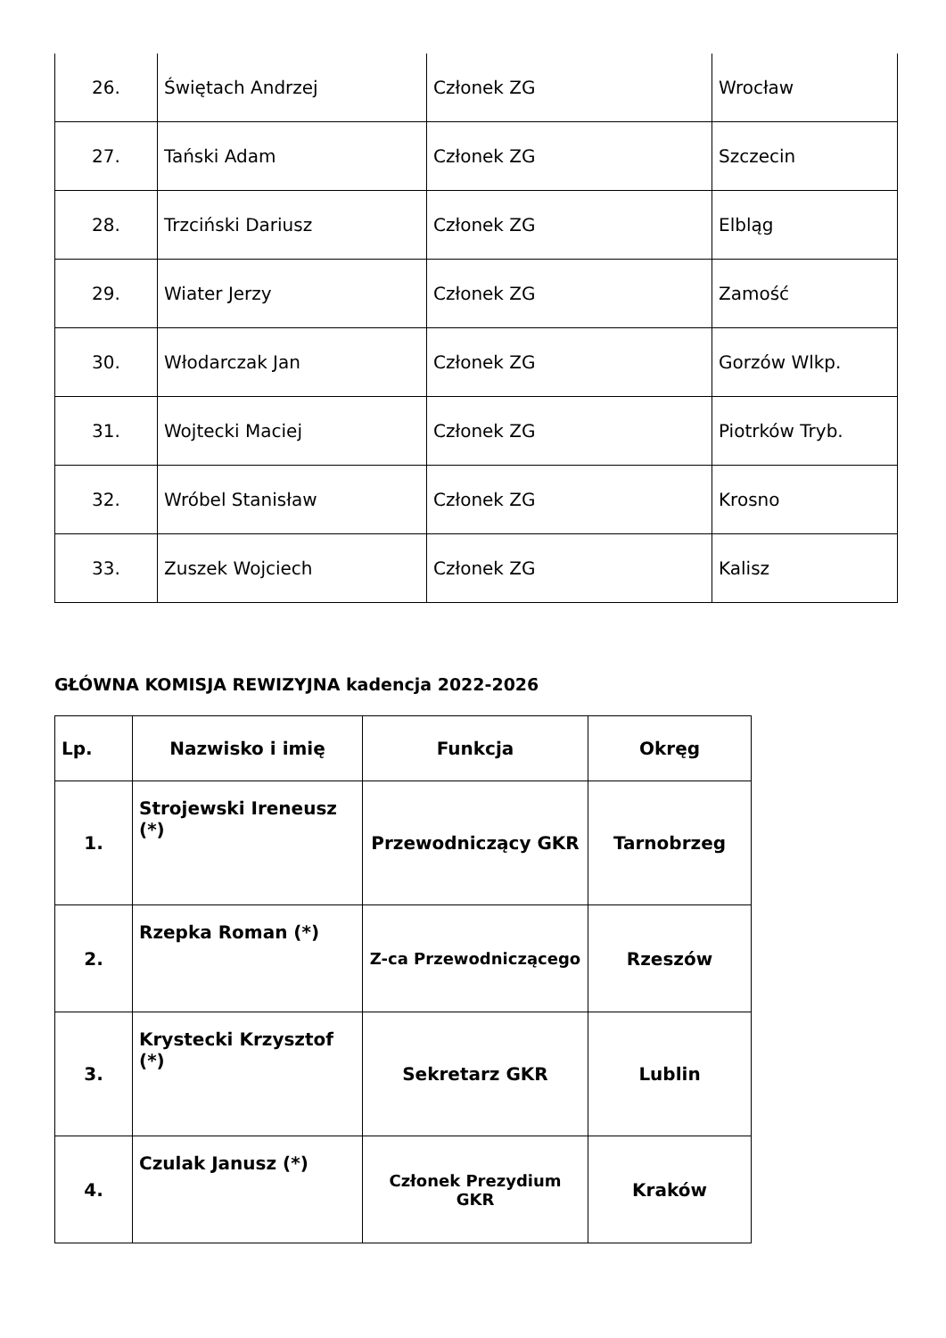| 26. | Świętach Andrzej | Członek ZG | Wrocław |
| 27. | Tański Adam | Członek ZG | Szczecin |
| 28. | Trzciński Dariusz | Członek ZG | Elbląg |
| 29. | Wiater Jerzy | Członek ZG | Zamość |
| 30. | Włodarczak Jan | Członek ZG | Gorzów Wlkp. |
| 31. | Wojtecki Maciej | Członek ZG | Piotrków Tryb. |
| 32. | Wróbel Stanisław | Członek ZG | Krosno |
| 33. | Zuszek Wojciech | Członek ZG | Kalisz |
GŁÓWNA KOMISJA REWIZYJNA kadencja 2022-2026
| Lp. | Nazwisko i imię | Funkcja | Okręg |
| --- | --- | --- | --- |
| 1. | Strojewski Ireneusz (*) | Przewodniczący GKR | Tarnobrzeg |
| 2. | Rzepka Roman (*) | Z-ca Przewodniczącego | Rzeszów |
| 3. | Krystecki Krzysztof (*) | Sekretarz GKR | Lublin |
| 4. | Czulak Janusz (*) | Członek Prezydium GKR | Kraków |